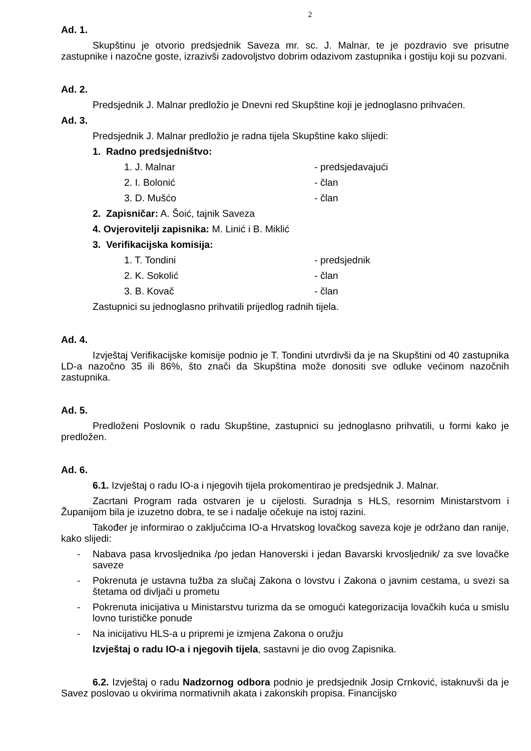2
Ad. 1.
Skupštinu je otvorio predsjednik Saveza mr. sc. J. Malnar, te je pozdravio sve prisutne zastupnike i nazočne goste, izrazivši zadovoljstvo dobrim odazivom zastupnika i gostiju koji su pozvani.
Ad. 2.
Predsjednik J. Malnar predložio je Dnevni red Skupštine koji je jednoglasno prihvaćen.
Ad. 3.
Predsjednik J. Malnar predložio je radna tijela Skupštine kako slijedi:
1. Radno predsjedništvo:
1. J. Malnar - predsjedavajući
2. I. Bolonić - član
3. D. Mušćo - član
2. Zapisničar: A. Šoić, tajnik Saveza
4. Ovjerovitelji zapisnika: M. Linić i B. Miklić
3. Verifikacijska komisija:
1. T. Tondini - predsjednik
2. K. Sokolić - član
3. B. Kovač - član
Zastupnici su jednoglasno prihvatili prijedlog radnih tijela.
Ad. 4.
Izvještaj Verifikacijske komisije podnio je T. Tondini utvrdivši da je na Skupštini od 40 zastupnika LD-a nazočno 35 ili 86%, što znači da Skupština može donositi sve odluke većinom nazočnih zastupnika.
Ad. 5.
Predloženi Poslovnik o radu Skupštine, zastupnici su jednoglasno prihvatili, u formi kako je predložen.
Ad. 6.
6.1. Izvještaj o radu IO-a i njegovih tijela prokomentirao je predsjednik J. Malnar.
Zacrtani Program rada ostvaren je u cijelosti. Suradnja s HLS, resornim Ministarstvom i Županijom bila je izuzetno dobra, te se i nadalje očekuje na istoj razini.
Također je informirao o zaključcima IO-a Hrvatskog lovačkog saveza koje je održano dan ranije, kako slijedi:
- Nabava pasa krvosljednika /po jedan Hanoverski i jedan Bavarski krvosljednik/ za sve lovačke saveze
- Pokrenuta je ustavna tužba za slučaj Zakona o lovstvu i Zakona o javnim cestama, u svezi sa štetama od divljači u prometu
- Pokrenuta inicijativa u Ministarstvu turizma da se omogući kategorizacija lovačkih kuća u smislu lovno turističke ponude
- Na inicijativu HLS-a u pripremi je izmjena Zakona o oružju
Izvještaj o radu IO-a i njegovih tijela, sastavni je dio ovog Zapisnika.
6.2. Izvještaj o radu Nadzornog odbora podnio je predsjednik Josip Crnković, istaknuvši da je Savez poslovao u okvirima normativnih akata i zakonskih propisa. Financijsko